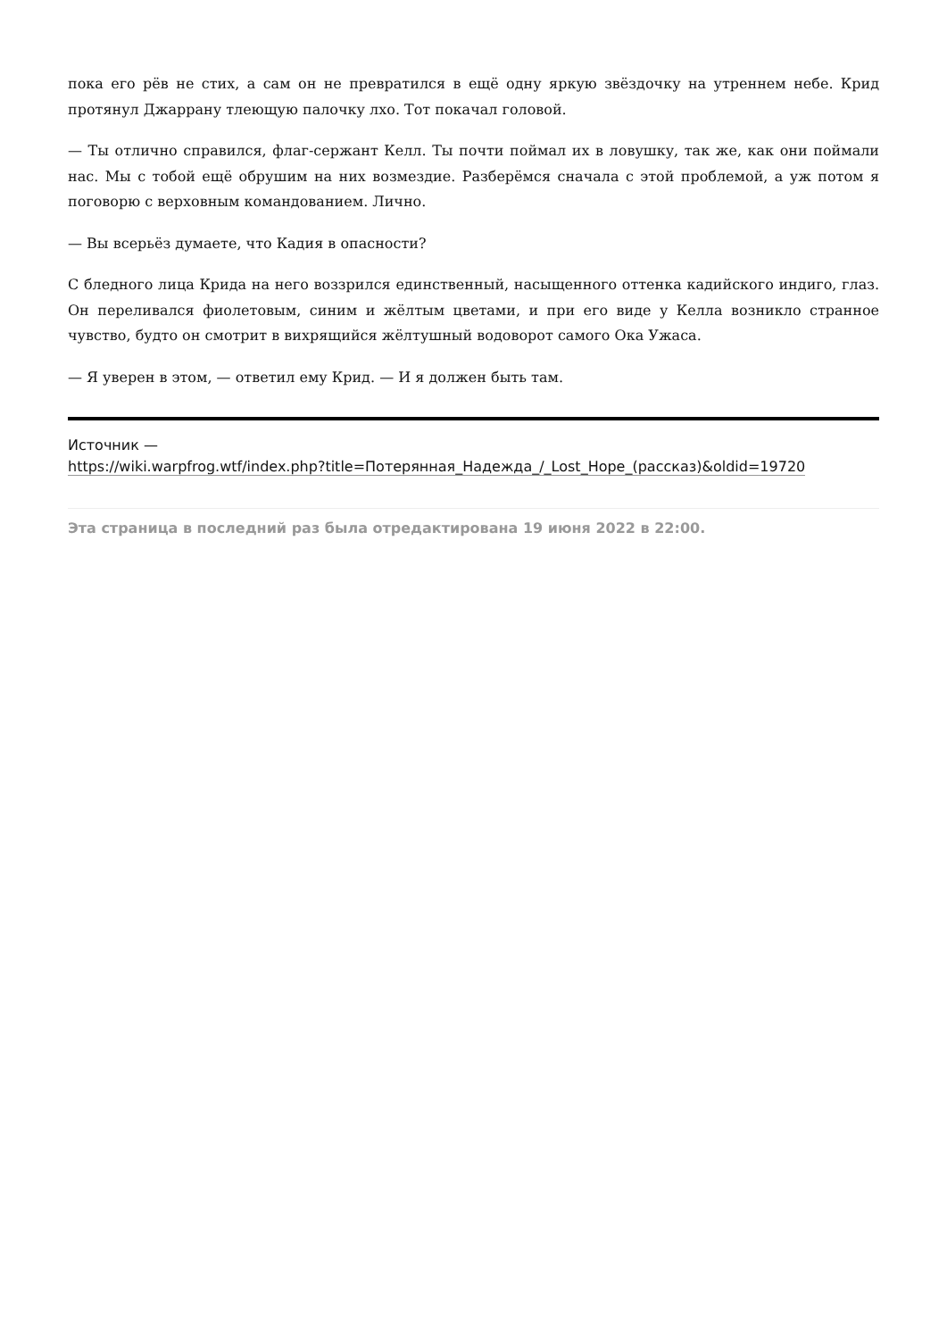пока его рёв не стих, а сам он не превратился в ещё одну яркую звёздочку на утреннем небе. Крид протянул Джаррану тлеющую палочку лхо. Тот покачал головой.
— Ты отлично справился, флаг-сержант Келл. Ты почти поймал их в ловушку, так же, как они поймали нас. Мы с тобой ещё обрушим на них возмездие. Разберёмся сначала с этой проблемой, а уж потом я поговорю с верховным командованием. Лично.
— Вы всерьёз думаете, что Кадия в опасности?
С бледного лица Крида на него воззрился единственный, насыщенного оттенка кадийского индиго, глаз. Он переливался фиолетовым, синим и жёлтым цветами, и при его виде у Келла возникло странное чувство, будто он смотрит в вихрящийся жёлтушный водоворот самого Ока Ужаса.
— Я уверен в этом, — ответил ему Крид. — И я должен быть там.
Источник —
https://wiki.warpfrog.wtf/index.php?title=Потерянная_Надежда_/_Lost_Hope_(рассказ)&oldid=19720
Эта страница в последний раз была отредактирована 19 июня 2022 в 22:00.